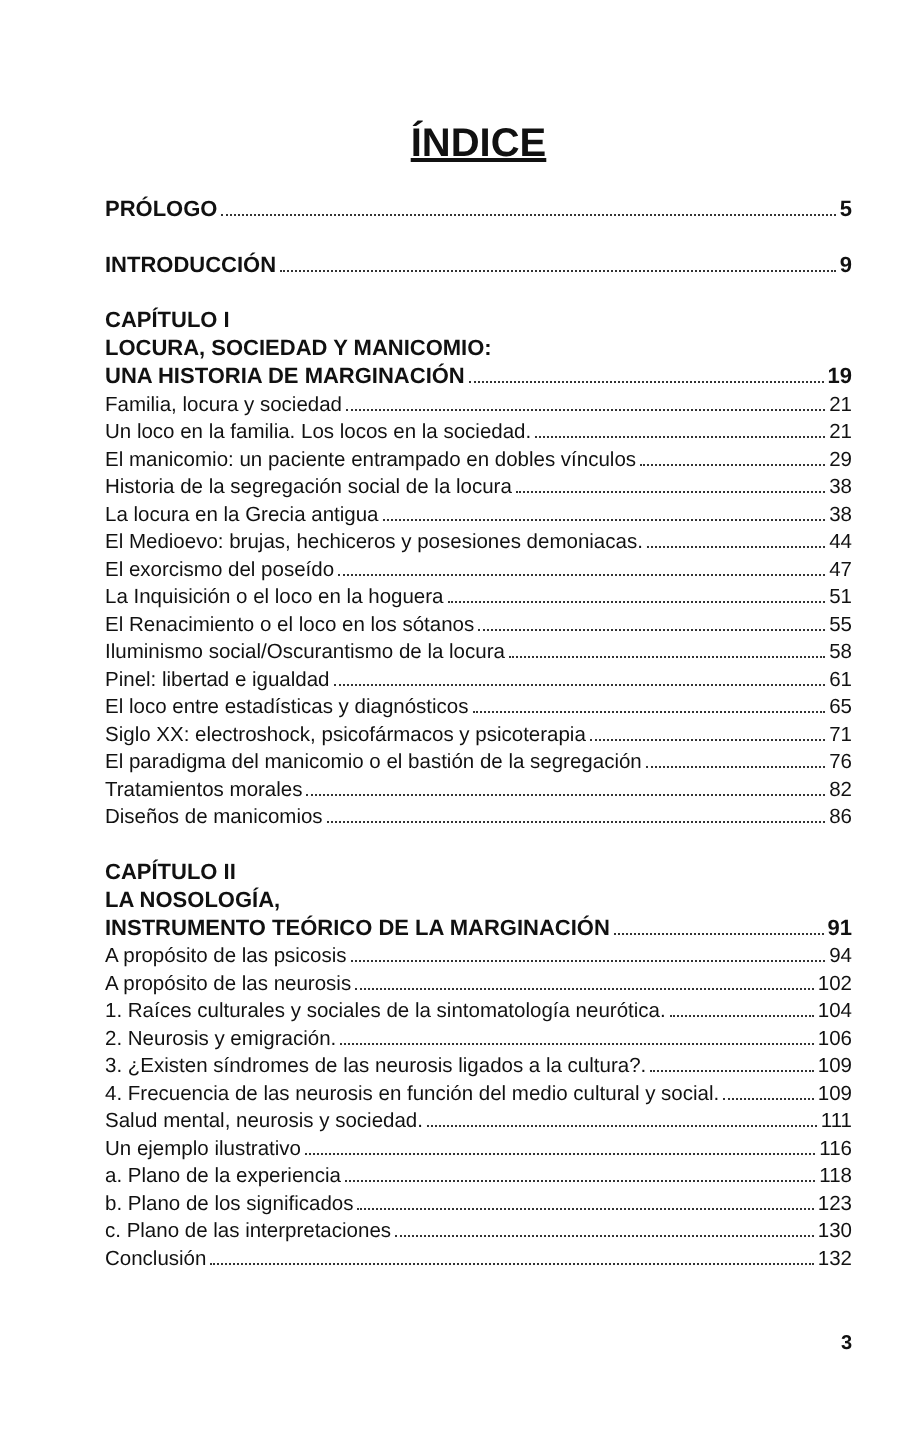ÍNDICE
PRÓLOGO 5
INTRODUCCIÓN 9
CAPÍTULO I
LOCURA, SOCIEDAD Y MANICOMIO:
UNA HISTORIA DE MARGINACIÓN 19
Familia, locura y sociedad 21
Un loco en la familia. Los locos en la sociedad. 21
El manicomio: un paciente entrampado en dobles vínculos 29
Historia de la segregación social de la locura 38
La locura en la Grecia antigua 38
El Medioevo: brujas, hechiceros y posesiones demoniacas. 44
El exorcismo del poseído 47
La Inquisición o el loco en la hoguera 51
El Renacimiento o el loco en los sótanos 55
Iluminismo social/Oscurantismo de la locura 58
Pinel: libertad e igualdad 61
El loco entre estadísticas y diagnósticos 65
Siglo XX: electroshock, psicofármacos y psicoterapia 71
El paradigma del manicomio o el bastión de la segregación 76
Tratamientos morales 82
Diseños de manicomios 86
CAPÍTULO II
LA NOSOLOGÍA,
INSTRUMENTO TEÓRICO DE LA MARGINACIÓN 91
A propósito de las psicosis 94
A propósito de las neurosis 102
1. Raíces culturales y sociales de la sintomatología neurótica. 104
2. Neurosis y emigración. 106
3. ¿Existen síndromes de las neurosis ligados a la cultura?. 109
4. Frecuencia de las neurosis en función del medio cultural y social. 109
Salud mental, neurosis y sociedad. 111
Un ejemplo ilustrativo 116
a. Plano de la experiencia 118
b. Plano de los significados 123
c. Plano de las interpretaciones 130
Conclusión 132
3